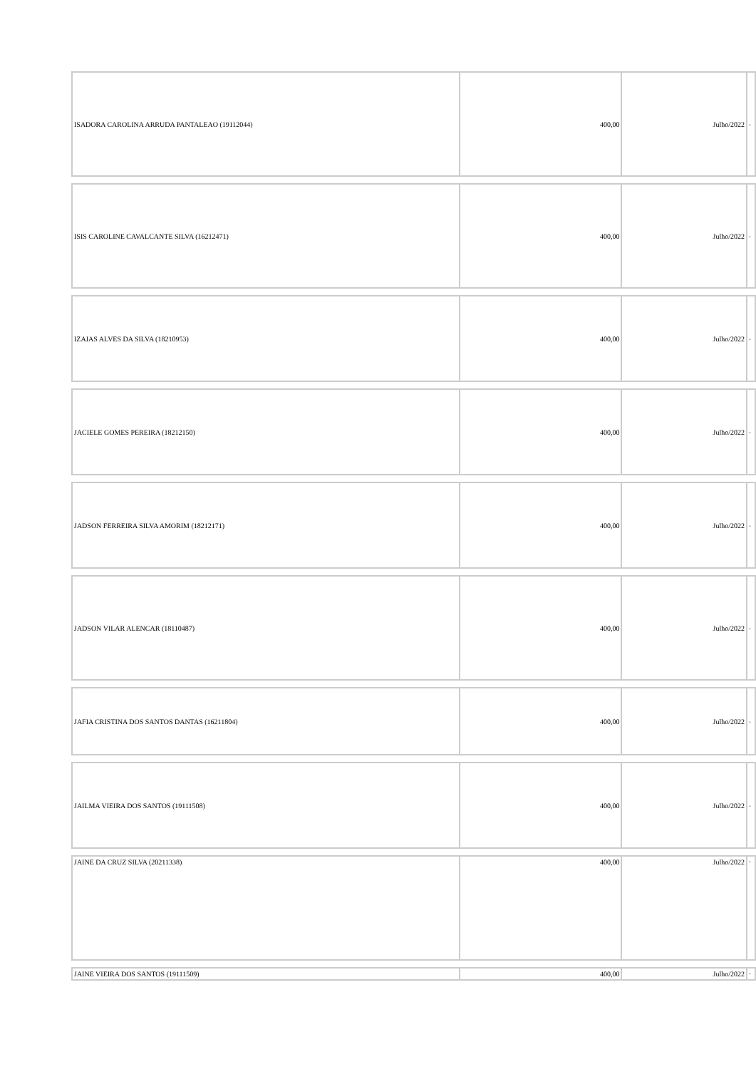| ISADORA CAROLINA ARRUDA PANTALEAO (19112044) | 400,00 | Julho/2022 | - |
| ISIS CAROLINE CAVALCANTE SILVA (16212471) | 400,00 | Julho/2022 | - |
| IZAIAS ALVES DA SILVA (18210953) | 400,00 | Julho/2022 | - |
| JACIELE GOMES PEREIRA (18212150) | 400,00 | Julho/2022 | - |
| JADSON FERREIRA SILVA AMORIM (18212171) | 400,00 | Julho/2022 | - |
| JADSON VILAR ALENCAR (18110487) | 400,00 | Julho/2022 | - |
| JAFIA CRISTINA DOS SANTOS DANTAS (16211804) | 400,00 | Julho/2022 | - |
| JAILMA VIEIRA DOS SANTOS (19111508) | 400,00 | Julho/2022 | - |
| JAINE DA CRUZ SILVA (20211338) | 400,00 | Julho/2022 | - |
| JAINE VIEIRA DOS SANTOS (19111509) | 400,00 | Julho/2022 | - |